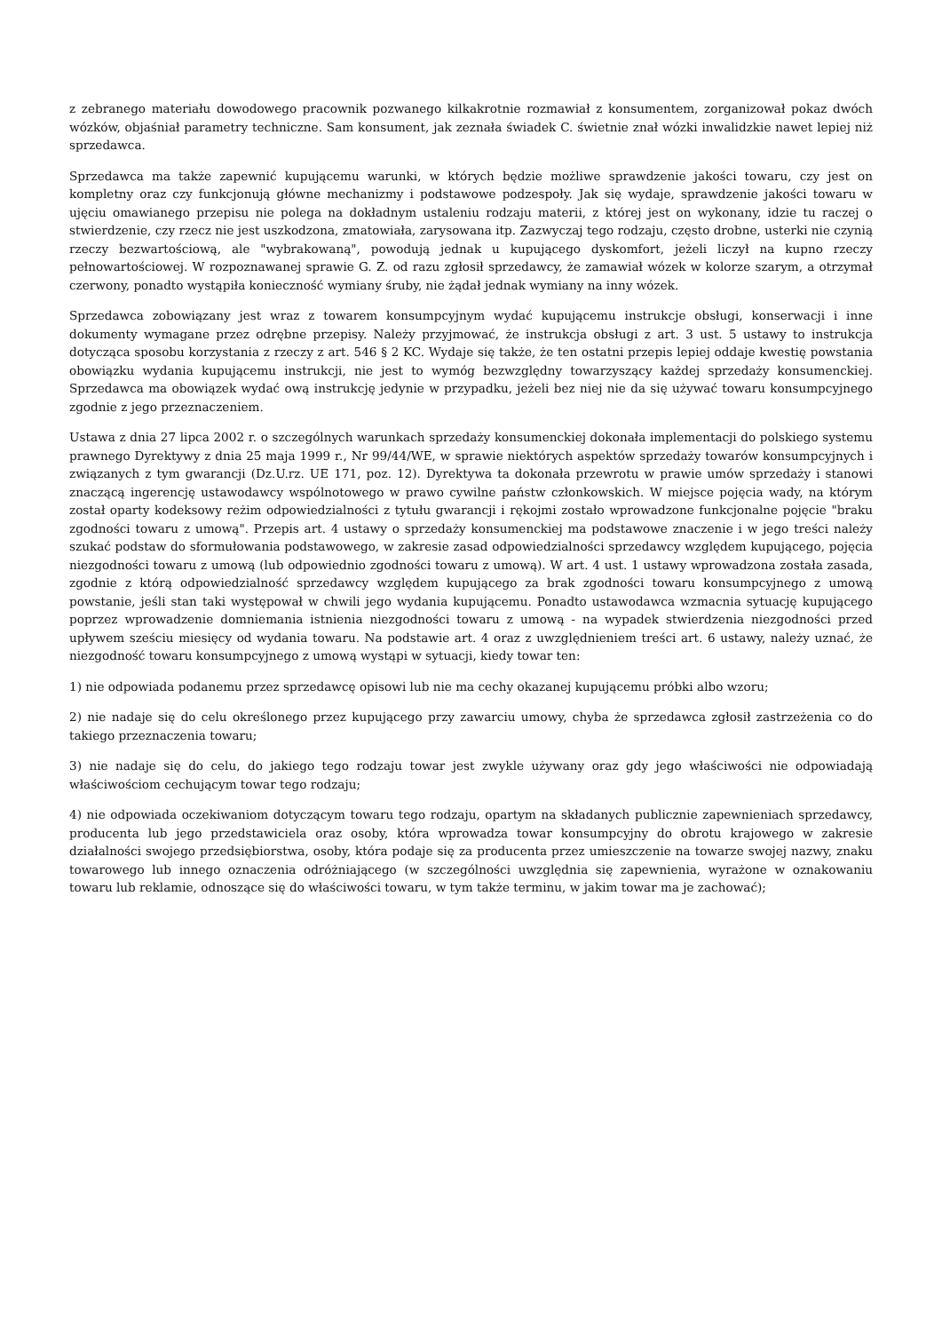z zebranego materiału dowodowego pracownik pozwanego kilkakrotnie rozmawiał z konsumentem, zorganizował pokaz dwóch wózków, objaśniał parametry techniczne. Sam konsument, jak zeznała świadek C. świetnie znał wózki inwalidzkie nawet lepiej niż sprzedawca.
Sprzedawca ma także zapewnić kupującemu warunki, w których będzie możliwe sprawdzenie jakości towaru, czy jest on kompletny oraz czy funkcjonują główne mechanizmy i podstawowe podzespoły. Jak się wydaje, sprawdzenie jakości towaru w ujęciu omawianego przepisu nie polega na dokładnym ustaleniu rodzaju materii, z której jest on wykonany, idzie tu raczej o stwierdzenie, czy rzecz nie jest uszkodzona, zmatowiała, zarysowana itp. Zazwyczaj tego rodzaju, często drobne, usterki nie czynią rzeczy bezwartościową, ale "wybrakowaną", powodują jednak u kupującego dyskomfort, jeżeli liczył na kupno rzeczy pełnowartościowej. W rozpoznawanej sprawie G. Z. od razu zgłosił sprzedawcy, że zamawiał wózek w kolorze szarym, a otrzymał czerwony, ponadto wystąpiła konieczność wymiany śruby, nie żądał jednak wymiany na inny wózek.
Sprzedawca zobowiązany jest wraz z towarem konsumpcyjnym wydać kupującemu instrukcje obsługi, konserwacji i inne dokumenty wymagane przez odrębne przepisy. Należy przyjmować, że instrukcja obsługi z art. 3 ust. 5 ustawy to instrukcja dotycząca sposobu korzystania z rzeczy z art. 546 § 2 KC. Wydaje się także, że ten ostatni przepis lepiej oddaje kwestię powstania obowiązku wydania kupującemu instrukcji, nie jest to wymóg bezwzględny towarzyszący każdej sprzedaży konsumenckiej. Sprzedawca ma obowiązek wydać ową instrukcję jedynie w przypadku, jeżeli bez niej nie da się używać towaru konsumpcyjnego zgodnie z jego przeznaczeniem.
Ustawa z dnia 27 lipca 2002 r. o szczególnych warunkach sprzedaży konsumenckiej dokonała implementacji do polskiego systemu prawnego Dyrektywy z dnia 25 maja 1999 r., Nr 99/44/WE, w sprawie niektórych aspektów sprzedaży towarów konsumpcyjnych i związanych z tym gwarancji (Dz.U.rz. UE 171, poz. 12). Dyrektywa ta dokonała przewrotu w prawie umów sprzedaży i stanowi znaczącą ingerencję ustawodawcy wspólnotowego w prawo cywilne państw członkowskich. W miejsce pojęcia wady, na którym został oparty kodeksowy reżim odpowiedzialności z tytułu gwarancji i rękojmi zostało wprowadzone funkcjonalne pojęcie "braku zgodności towaru z umową". Przepis art. 4 ustawy o sprzedaży konsumenckiej ma podstawowe znaczenie i w jego treści należy szukać podstaw do sformułowania podstawowego, w zakresie zasad odpowiedzialności sprzedawcy względem kupującego, pojęcia niezgodności towaru z umową (lub odpowiednio zgodności towaru z umową). W art. 4 ust. 1 ustawy wprowadzona została zasada, zgodnie z którą odpowiedzialność sprzedawcy względem kupującego za brak zgodności towaru konsumpcyjnego z umową powstanie, jeśli stan taki występował w chwili jego wydania kupującemu. Ponadto ustawodawca wzmacnia sytuację kupującego poprzez wprowadzenie domniemania istnienia niezgodności towaru z umową - na wypadek stwierdzenia niezgodności przed upływem sześciu miesięcy od wydania towaru. Na podstawie art. 4 oraz z uwzględnieniem treści art. 6 ustawy, należy uznać, że niezgodność towaru konsumpcyjnego z umową wystąpi w sytuacji, kiedy towar ten:
1) nie odpowiada podanemu przez sprzedawcę opisowi lub nie ma cechy okazanej kupującemu próbki albo wzoru;
2) nie nadaje się do celu określonego przez kupującego przy zawarciu umowy, chyba że sprzedawca zgłosił zastrzeżenia co do takiego przeznaczenia towaru;
3) nie nadaje się do celu, do jakiego tego rodzaju towar jest zwykle używany oraz gdy jego właściwości nie odpowiadają właściwościom cechującym towar tego rodzaju;
4) nie odpowiada oczekiwaniom dotyczącym towaru tego rodzaju, opartym na składanych publicznie zapewnieniach sprzedawcy, producenta lub jego przedstawiciela oraz osoby, która wprowadza towar konsumpcyjny do obrotu krajowego w zakresie działalności swojego przedsiębiorstwa, osoby, która podaje się za producenta przez umieszczenie na towarze swojej nazwy, znaku towarowego lub innego oznaczenia odróżniającego (w szczególności uwzględnia się zapewnienia, wyrażone w oznakowaniu towaru lub reklamie, odnoszące się do właściwości towaru, w tym także terminu, w jakim towar ma je zachować);